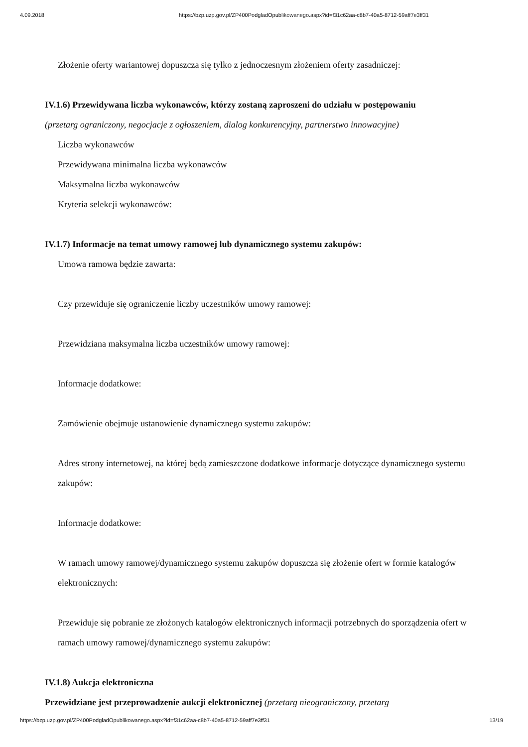4.09.2018 https://bzp.uzp.gov.pl/ZP400PodgladOpublikowanego.aspx?id=f31c62aa-c8b7-40a5-8712-59aff7e3ff31
Złożenie oferty wariantowej dopuszcza się tylko z jednoczesnym złożeniem oferty zasadniczej:
IV.1.6) Przewidywana liczba wykonawców, którzy zostaną zaproszeni do udziału w postępowaniu
(przetarg ograniczony, negocjacje z ogłoszeniem, dialog konkurencyjny, partnerstwo innowacyjne)
Liczba wykonawców
Przewidywana minimalna liczba wykonawców
Maksymalna liczba wykonawców
Kryteria selekcji wykonawców:
IV.1.7) Informacje na temat umowy ramowej lub dynamicznego systemu zakupów:
Umowa ramowa będzie zawarta:
Czy przewiduje się ograniczenie liczby uczestników umowy ramowej:
Przewidziana maksymalna liczba uczestników umowy ramowej:
Informacje dodatkowe:
Zamówienie obejmuje ustanowienie dynamicznego systemu zakupów:
Adres strony internetowej, na której będą zamieszczone dodatkowe informacje dotyczące dynamicznego systemu zakupów:
Informacje dodatkowe:
W ramach umowy ramowej/dynamicznego systemu zakupów dopuszcza się złożenie ofert w formie katalogów elektronicznych:
Przewiduje się pobranie ze złożonych katalogów elektronicznych informacji potrzebnych do sporządzenia ofert w ramach umowy ramowej/dynamicznego systemu zakupów:
IV.1.8) Aukcja elektroniczna
Przewidziane jest przeprowadzenie aukcji elektronicznej (przetarg nieograniczony, przetarg
https://bzp.uzp.gov.pl/ZP400PodgladOpublikowanego.aspx?id=f31c62aa-c8b7-40a5-8712-59aff7e3ff31 13/19